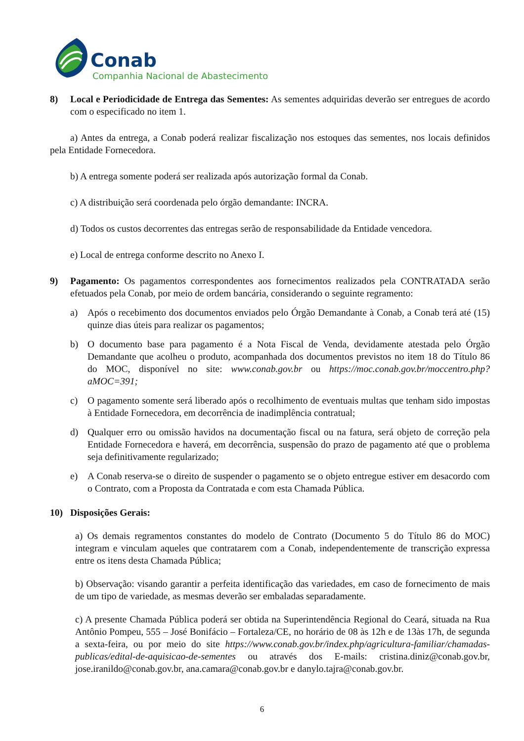Conab
Companhia Nacional de Abastecimento
8) Local e Periodicidade de Entrega das Sementes: As sementes adquiridas deverão ser entregues de acordo com o especificado no item 1.
a) Antes da entrega, a Conab poderá realizar fiscalização nos estoques das sementes, nos locais definidos pela Entidade Fornecedora.
b) A entrega somente poderá ser realizada após autorização formal da Conab.
c) A distribuição será coordenada pelo órgão demandante: INCRA.
d) Todos os custos decorrentes das entregas serão de responsabilidade da Entidade vencedora.
e) Local de entrega conforme descrito no Anexo I.
9) Pagamento: Os pagamentos correspondentes aos fornecimentos realizados pela CONTRATADA serão efetuados pela Conab, por meio de ordem bancária, considerando o seguinte regramento:
a) Após o recebimento dos documentos enviados pelo Órgão Demandante à Conab, a Conab terá até (15) quinze dias úteis para realizar os pagamentos;
b) O documento base para pagamento é a Nota Fiscal de Venda, devidamente atestada pelo Órgão Demandante que acolheu o produto, acompanhada dos documentos previstos no item 18 do Título 86 do MOC, disponível no site: www.conab.gov.br ou https://moc.conab.gov.br/moccentro.php?aMOC=391;
c) O pagamento somente será liberado após o recolhimento de eventuais multas que tenham sido impostas à Entidade Fornecedora, em decorrência de inadimplência contratual;
d) Qualquer erro ou omissão havidos na documentação fiscal ou na fatura, será objeto de correção pela Entidade Fornecedora e haverá, em decorrência, suspensão do prazo de pagamento até que o problema seja definitivamente regularizado;
e) A Conab reserva-se o direito de suspender o pagamento se o objeto entregue estiver em desacordo com o Contrato, com a Proposta da Contratada e com esta Chamada Pública.
10) Disposições Gerais:
a) Os demais regramentos constantes do modelo de Contrato (Documento 5 do Título 86 do MOC) integram e vinculam aqueles que contratarem com a Conab, independentemente de transcrição expressa entre os itens desta Chamada Pública;
b) Observação: visando garantir a perfeita identificação das variedades, em caso de fornecimento de mais de um tipo de variedade, as mesmas deverão ser embaladas separadamente.
c) A presente Chamada Pública poderá ser obtida na Superintendência Regional do Ceará, situada na Rua Antônio Pompeu, 555 – José Bonifácio – Fortaleza/CE, no horário de 08 às 12h e de 13às 17h, de segunda a sexta-feira, ou por meio do site https://www.conab.gov.br/index.php/agricultura-familiar/chamadas-publicas/edital-de-aquisicao-de-sementes ou através dos E-mails: cristina.diniz@conab.gov.br, jose.iranildo@conab.gov.br, ana.camara@conab.gov.br e danylo.tajra@conab.gov.br.
6